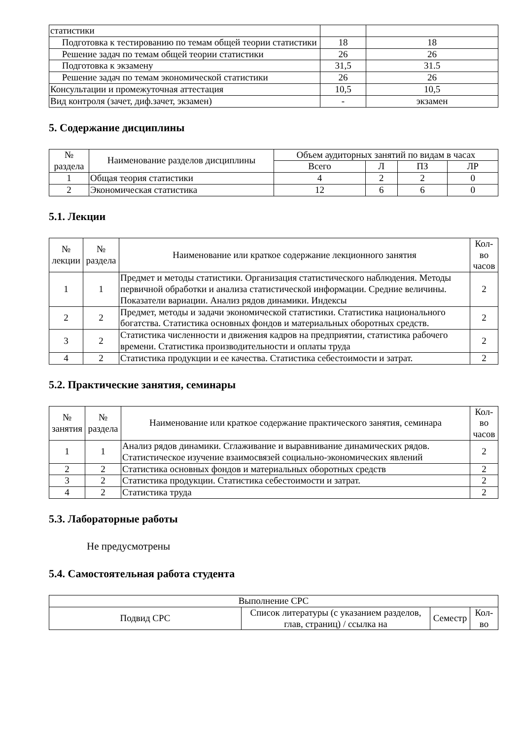| статистики | | |
| Подготовка к тестированию по темам общей теории статистики | 18 | 18 |
| Решение задач по темам общей теории статистики | 26 | 26 |
| Подготовка к экзамену | 31,5 | 31.5 |
| Решение задач по темам экономической статистики | 26 | 26 |
| Консультации и промежуточная аттестация | 10,5 | 10,5 |
| Вид контроля (зачет, диф.зачет, экзамен) | - | экзамен |
5. Содержание дисциплины
| № раздела | Наименование разделов дисциплины | Объем аудиторных занятий по видам в часах | | | |
| --- | --- | --- | --- | --- | --- |
| | | Всего | Л | ПЗ | ЛР |
| 1 | Общая теория статистики | 4 | 2 | 2 | 0 |
| 2 | Экономическая статистика | 12 | 6 | 6 | 0 |
5.1. Лекции
| № лекции | № раздела | Наименование или краткое содержание лекционного занятия | Кол-во часов |
| --- | --- | --- | --- |
| 1 | 1 | Предмет и методы статистики. Организация статистического наблюдения. Методы первичной обработки и анализа статистической информации. Средние величины. Показатели вариации. Анализ рядов динамики. Индексы | 2 |
| 2 | 2 | Предмет, методы и задачи экономической статистики. Статистика национального богатства. Статистика основных фондов и материальных оборотных средств. | 2 |
| 3 | 2 | Статистика численности и движения кадров на предприятии, статистика рабочего времени. Статистика производительности и оплаты труда | 2 |
| 4 | 2 | Статистика продукции и ее качества. Статистика себестоимости и затрат. | 2 |
5.2. Практические занятия, семинары
| № занятия | № раздела | Наименование или краткое содержание практического занятия, семинара | Кол-во часов |
| --- | --- | --- | --- |
| 1 | 1 | Анализ рядов динамики. Сглаживание и выравнивание динамических рядов. Статистическое изучение взаимосвязей социально-экономических явлений | 2 |
| 2 | 2 | Статистика основных фондов и материальных оборотных средств | 2 |
| 3 | 2 | Статистика продукции. Статистика себестоимости и затрат. | 2 |
| 4 | 2 | Статистика труда | 2 |
5.3. Лабораторные работы
Не предусмотрены
5.4. Самостоятельная работа студента
| Выполнение СРС | | | |
| --- | --- | --- | --- |
| Подвид СРС | Список литературы (с указанием разделов, глав, страниц) / ссылка на | Семестр | Кол-во |